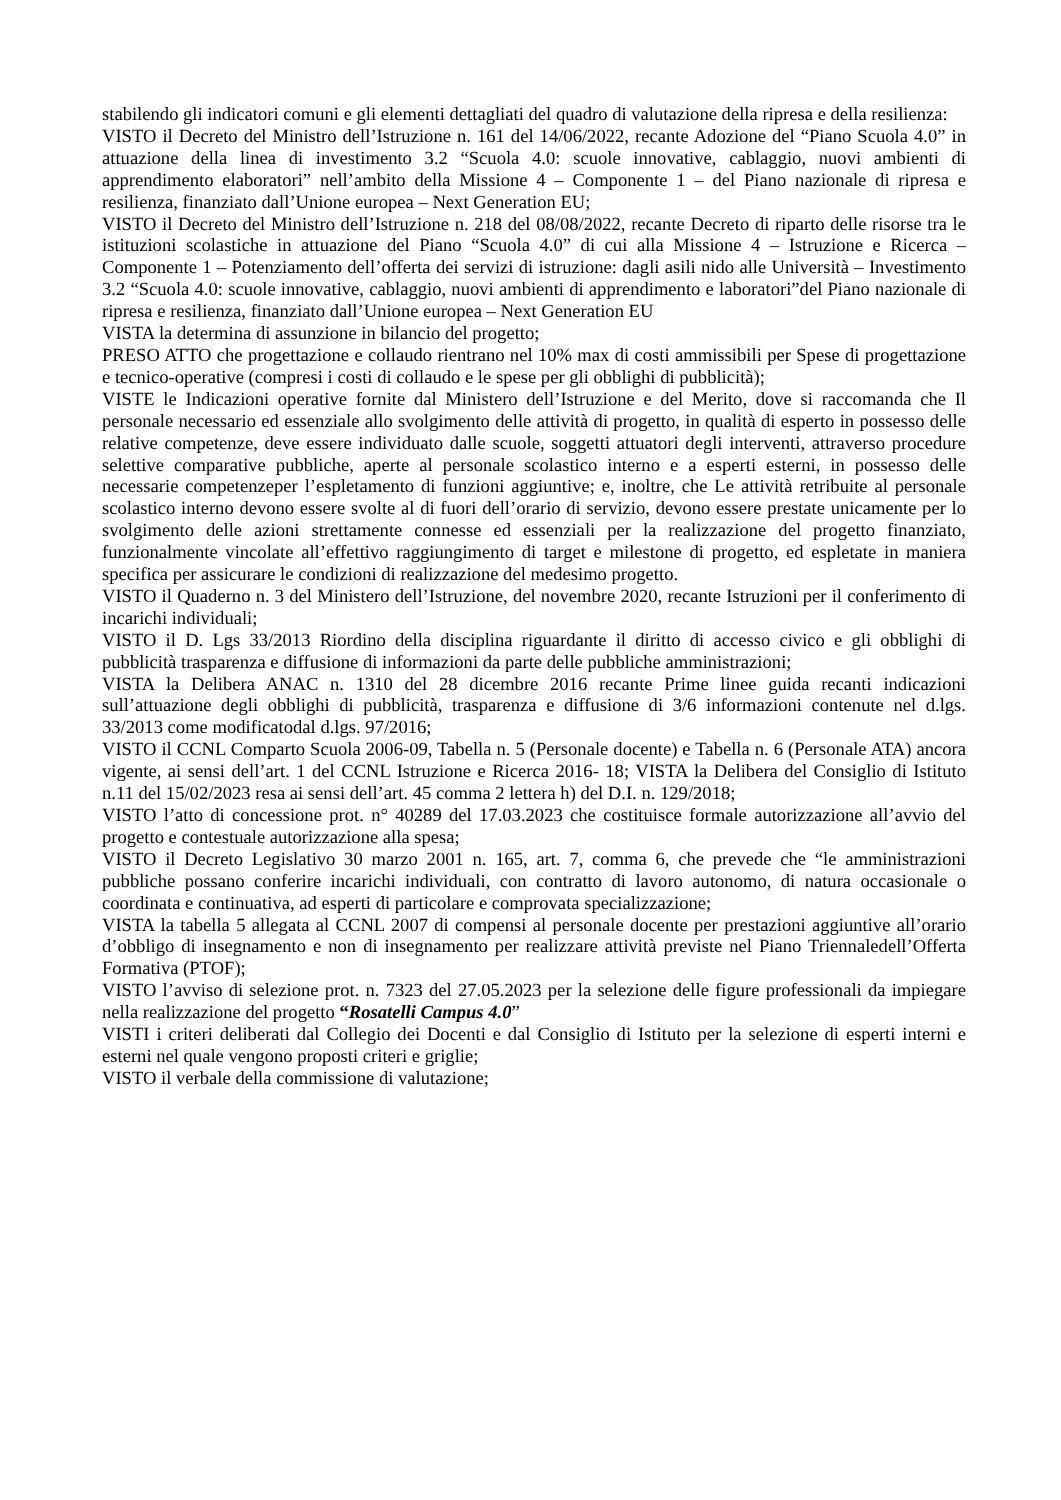stabilendo gli indicatori comuni e gli elementi dettagliati del quadro di valutazione della ripresa e della resilienza:
VISTO il Decreto del Ministro dell’Istruzione n. 161 del 14/06/2022, recante Adozione del “Piano Scuola 4.0” in attuazione della linea di investimento 3.2 “Scuola 4.0: scuole innovative, cablaggio, nuovi ambienti di apprendimento elaboratori” nell’ambito della Missione 4 – Componente 1 – del Piano nazionale di ripresa e resilienza, finanziato dall’Unione europea – Next Generation EU;
VISTO il Decreto del Ministro dell’Istruzione n. 218 del 08/08/2022, recante Decreto di riparto delle risorse tra le istituzioni scolastiche in attuazione del Piano “Scuola 4.0” di cui alla Missione 4 – Istruzione e Ricerca – Componente 1 – Potenziamento dell’offerta dei servizi di istruzione: dagli asili nido alle Università – Investimento 3.2 “Scuola 4.0: scuole innovative, cablaggio, nuovi ambienti di apprendimento e laboratori”del Piano nazionale di ripresa e resilienza, finanziato dall’Unione europea – Next Generation EU
VISTA la determina di assunzione in bilancio del progetto;
PRESO ATTO che progettazione e collaudo rientrano nel 10% max di costi ammissibili per Spese di progettazione e tecnico-operative (compresi i costi di collaudo e le spese per gli obblighi di pubblicità);
VISTE le Indicazioni operative fornite dal Ministero dell’Istruzione e del Merito, dove si raccomanda che Il personale necessario ed essenziale allo svolgimento delle attività di progetto, in qualità di esperto in possesso delle relative competenze, deve essere individuato dalle scuole, soggetti attuatori degli interventi, attraverso procedure selettive comparative pubbliche, aperte al personale scolastico interno e a esperti esterni, in possesso delle necessarie competenzeper l’espletamento di funzioni aggiuntive; e, inoltre, che Le attività retribuite al personale scolastico interno devono essere svolte al di fuori dell’orario di servizio, devono essere prestate unicamente per lo svolgimento delle azioni strettamente connesse ed essenziali per la realizzazione del progetto finanziato, funzionalmente vincolate all’effettivo raggiungimento di target e milestone di progetto, ed espletate in maniera specifica per assicurare le condizioni di realizzazione del medesimo progetto.
VISTO il Quaderno n. 3 del Ministero dell’Istruzione, del novembre 2020, recante Istruzioni per il conferimento di incarichi individuali;
VISTO il D. Lgs 33/2013 Riordino della disciplina riguardante il diritto di accesso civico e gli obblighi di pubblicità trasparenza e diffusione di informazioni da parte delle pubbliche amministrazioni;
VISTA la Delibera ANAC n. 1310 del 28 dicembre 2016 recante Prime linee guida recanti indicazioni sull’attuazione degli obblighi di pubblicità, trasparenza e diffusione di 3/6 informazioni contenute nel d.lgs. 33/2013 come modificatodal d.lgs. 97/2016;
VISTO il CCNL Comparto Scuola 2006-09, Tabella n. 5 (Personale docente) e Tabella n. 6 (Personale ATA) ancora vigente, ai sensi dell’art. 1 del CCNL Istruzione e Ricerca 2016- 18; VISTA la Delibera del Consiglio di Istituto n.11 del 15/02/2023 resa ai sensi dell’art. 45 comma 2 lettera h) del D.I. n. 129/2018;
VISTO l’atto di concessione prot. n° 40289 del 17.03.2023 che costituisce formale autorizzazione all’avvio del progetto e contestuale autorizzazione alla spesa;
VISTO il Decreto Legislativo 30 marzo 2001 n. 165, art. 7, comma 6, che prevede che “le amministrazioni pubbliche possano conferire incarichi individuali, con contratto di lavoro autonomo, di natura occasionale o coordinata e continuativa, ad esperti di particolare e comprovata specializzazione;
VISTA la tabella 5 allegata al CCNL 2007 di compensi al personale docente per prestazioni aggiuntive all’orario d’obbligo di insegnamento e non di insegnamento per realizzare attività previste nel Piano Triennaledell’Offerta Formativa (PTOF);
VISTO l’avviso di selezione prot. n. 7323 del 27.05.2023 per la selezione delle figure professionali da impiegare nella realizzazione del progetto “Rosatelli Campus 4.0”
VISTI i criteri deliberati dal Collegio dei Docenti e dal Consiglio di Istituto per la selezione di esperti interni e esterni nel quale vengono proposti criteri e griglie;
VISTO il verbale della commissione di valutazione;